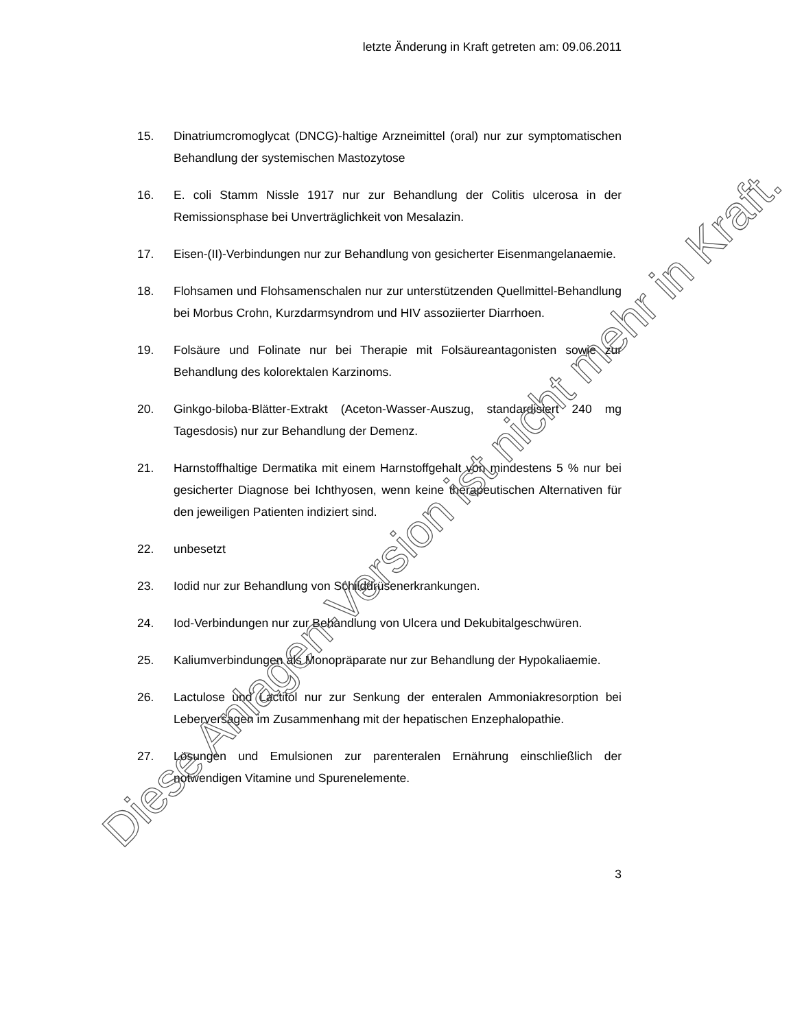letzte Änderung in Kraft getreten am: 09.06.2011
15. Dinatriumcromoglycat (DNCG)-haltige Arzneimittel (oral) nur zur symptomatischen Behandlung der systemischen Mastozytose
16. E. coli Stamm Nissle 1917 nur zur Behandlung der Colitis ulcerosa in der Remissionsphase bei Unverträglichkeit von Mesalazin.
17. Eisen-(II)-Verbindungen nur zur Behandlung von gesicherter Eisenmangelanaemie.
18. Flohsamen und Flohsamenschalen nur zur unterstützenden Quellmittel-Behandlung bei Morbus Crohn, Kurzdarmsyndrom und HIV assoziierter Diarrhoen.
19. Folsäure und Folinate nur bei Therapie mit Folsäureantagonisten sowie zur Behandlung des kolorektalen Karzinoms.
20. Ginkgo-biloba-Blätter-Extrakt (Aceton-Wasser-Auszug, standardisiert 240 mg Tagesdosis) nur zur Behandlung der Demenz.
21. Harnstoffhaltige Dermatika mit einem Harnstoffgehalt von mindestens 5 % nur bei gesicherter Diagnose bei Ichthyosen, wenn keine therapeutischen Alternativen für den jeweiligen Patienten indiziert sind.
22. unbesetzt
23. Iodid nur zur Behandlung von Schilddrüsenerkrankungen.
24. Iod-Verbindungen nur zur Behandlung von Ulcera und Dekubitalgeschwüren.
25. Kaliumverbindungen als Monopräparate nur zur Behandlung der Hypokaliaemie.
26. Lactulose und Lactitol nur zur Senkung der enteralen Ammoniakresorption bei Leberversagen im Zusammenhang mit der hepatischen Enzephalopathie.
27. Lösungen und Emulsionen zur parenteralen Ernährung einschließlich der notwendigen Vitamine und Spurenelemente.
3 Diese Anlagen-Version ist nicht mehr in Kraft.